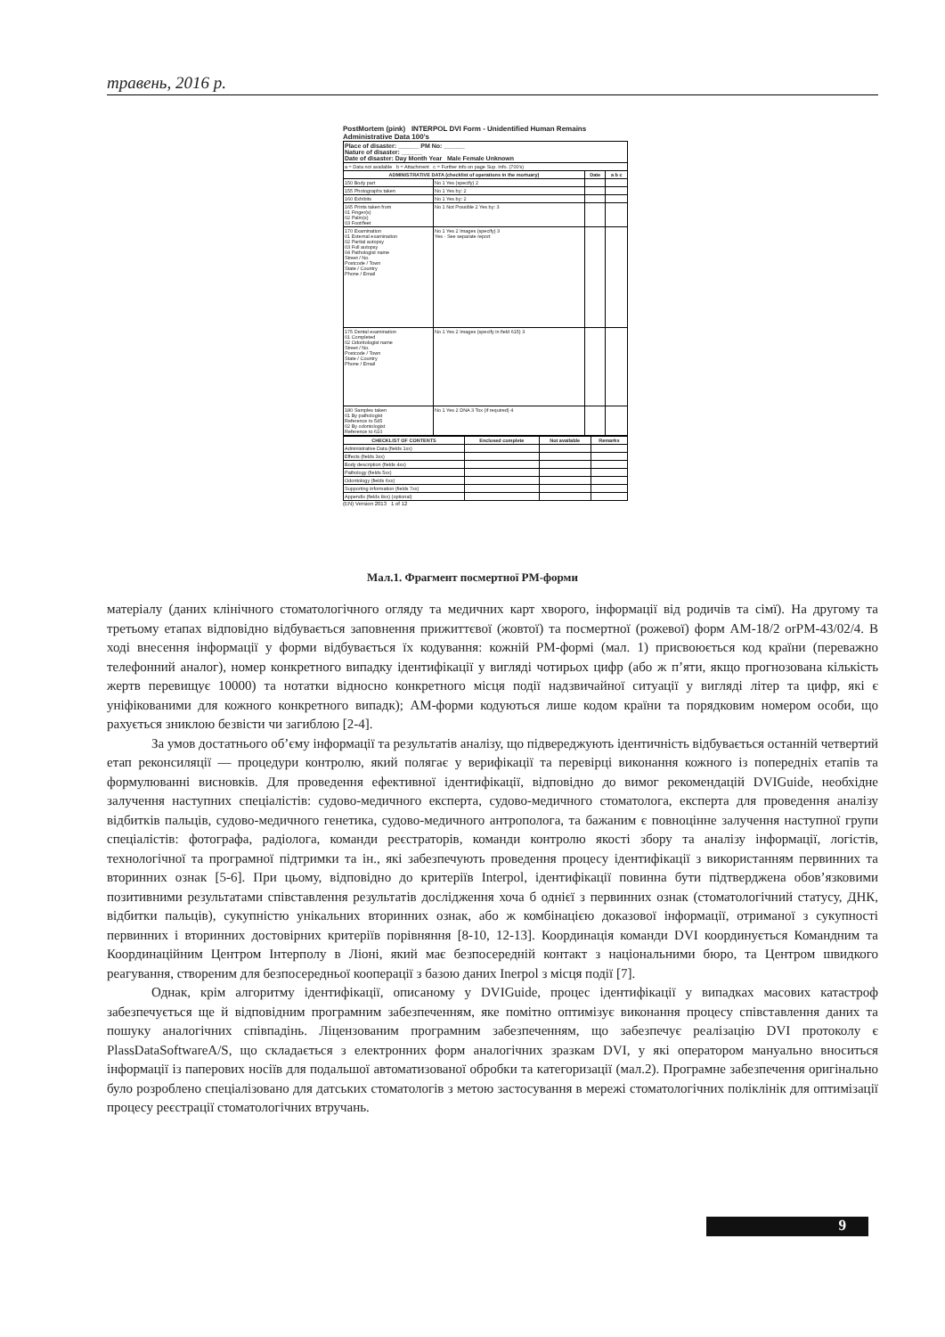травень, 2016 р.
PostMortem (pink) INTERPOL DVI Form - Unidentified Human Remains Administrative Data 100's
| Place of disaster: ______ PM No: ______ Nature of disaster: ______ Date of disaster: Day Month Year Male Female Unknown | | | |
| a = Data not available b = Attachment c = Further info on page Sup. Info. (700's) | | | |
| ADMINISTRATIVE DATA (checklist of operations in the mortuary) | | Date | a b c |
| 150 Body part | No 1 Yes (specify) 2 | | |
| 155 Photographs taken | No 1 Yes by: 2 | | |
| 160 Exhibits | No 1 Yes by: 2 | | |
| 165 Prints taken from 01 Finger(s) 02 Palm(s) 03 Foot/feet | No 1 Not Possible 2 Yes by: 3 | | |
| 170 Examination 01 External examination 02 Partial autopsy 03 Full autopsy 04 Pathologist name Street / No. Postcode / Town State / Country Phone / Email | No 1 Yes 2 Images (specify) 3 Yes - See separate report | | |
| 175 Dental examination 01 Completed 02 Odontologist name Street / No. Postcode / Town State / Country Phone / Email | No 1 Yes 2 Images (specify in field 615) 3 | | |
| 180 Samples taken 01 By pathologist Reference to 545 02 By odontologist Reference to 610 | No 1 Yes 2 DNA 3 Tox (if required) 4 | | |
| CHECKLIST OF CONTENTS | Enclosed complete | Not available | Remarks |
| --- | --- | --- | --- |
| Administrative Data (fields 1xx) | | | |
| Effects (fields 3xx) | | | |
| Body description (fields 4xx) | | | |
| Pathology (fields 5xx) | | | |
| Odontology (fields 6xx) | | | |
| Supporting information (fields 7xx) | | | |
| Appendix (fields 8xx) (optional) | | | |
(EN) Version 2013 1 of 12
Мал.1. Фрагмент посмертної PM-форми
матеріалу (даних клінічного стоматологічного огляду та медичних карт хворого, інформації від родичів та сімї). На другому та третьому етапах відповідно відбувається заповнення прижиттєвої (жовтої) та посмертної (рожевої) форм AM-18/2 orPM-43/02/4. В ході внесення інформації у форми відбувається їх кодування: кожній PM-формі (мал. 1) присвоюється код країни (переважно телефонний аналог), номер конкретного випадку ідентифікації у вигляді чотирьох цифр (або ж п’яти, якщо прогнозована кількість жертв перевищує 10000) та нотатки відносно конкретного місця події надзвичайної ситуації у вигляді літер та цифр, які є уніфікованими для кожного конкретного випадк); AM-форми кодуються лише кодом країни та порядковим номером особи, що рахується зниклою безвісти чи загиблою [2-4].
За умов достатнього об’єму інформації та результатів аналізу, що підвереджують ідентичність відбувається останній четвертий етап реконсиляції — процедури контролю, який полягає у верифікації та перевірці виконання кожного із попередніх етапів та формулюванні висновків. Для проведення ефективної ідентифікації, відповідно до вимог рекомендацій DVIGuide, необхідне залучення наступних спеціалістів: судово-медичного експерта, судово-медичного стоматолога, експерта для проведення аналізу відбитків пальців, судово-медичного генетика, судово-медичного антрополога, та бажаним є повноцінне залучення наступної групи спеціалістів: фотографа, радіолога, команди реєстраторів, команди контролю якості збору та аналізу інформації, логістів, технологічної та програмної підтримки та ін., які забезпечують проведення процесу ідентифікації з використанням первинних та вторинних ознак [5-6]. При цьому, відповідно до критеріїв Interpol, ідентифікації повинна бути підтверджена обов’язковими позитивними результатами співставлення результатів дослідження хоча б однієї з первинних ознак (стоматологічний статусу, ДНК, відбитки пальців), сукупністю унікальних вторинних ознак, або ж комбінацією доказової інформації, отриманої з сукупності первинних і вторинних достовірних критеріїв порівняння [8-10, 12-13]. Координація команди DVI координується Командним та Координаційним Центром Інтерполу в Ліоні, який має безпосередній контакт з національними бюро, та Центром швидкого реагування, створеним для безпосередньої кооперації з базою даних Inerpol з місця події [7].
Однак, крім алгоритму ідентифікації, описаному у DVIGuide, процес ідентифікації у випадках масових катастроф забезпечується ще й відповідним програмним забезпеченням, яке помітно оптимізує виконання процесу співставлення даних та пошуку аналогічних співпадінь. Ліцензованим програмним забезпеченням, що забезпечує реалізацію DVI протоколу є PlassDataSoftwareA/S, що складається з електронних форм аналогічних зразкам DVI, у які оператором мануально вноситься інформації із паперових носіїв для подальшої автоматизованої обробки та категоризації (мал.2). Програмне забезпечення оригінально було розроблено спеціалізовано для датських стоматологів з метою застосування в мережі стоматологічних поліклінік для оптимізації процесу реєстрації стоматологічних втручань.
9